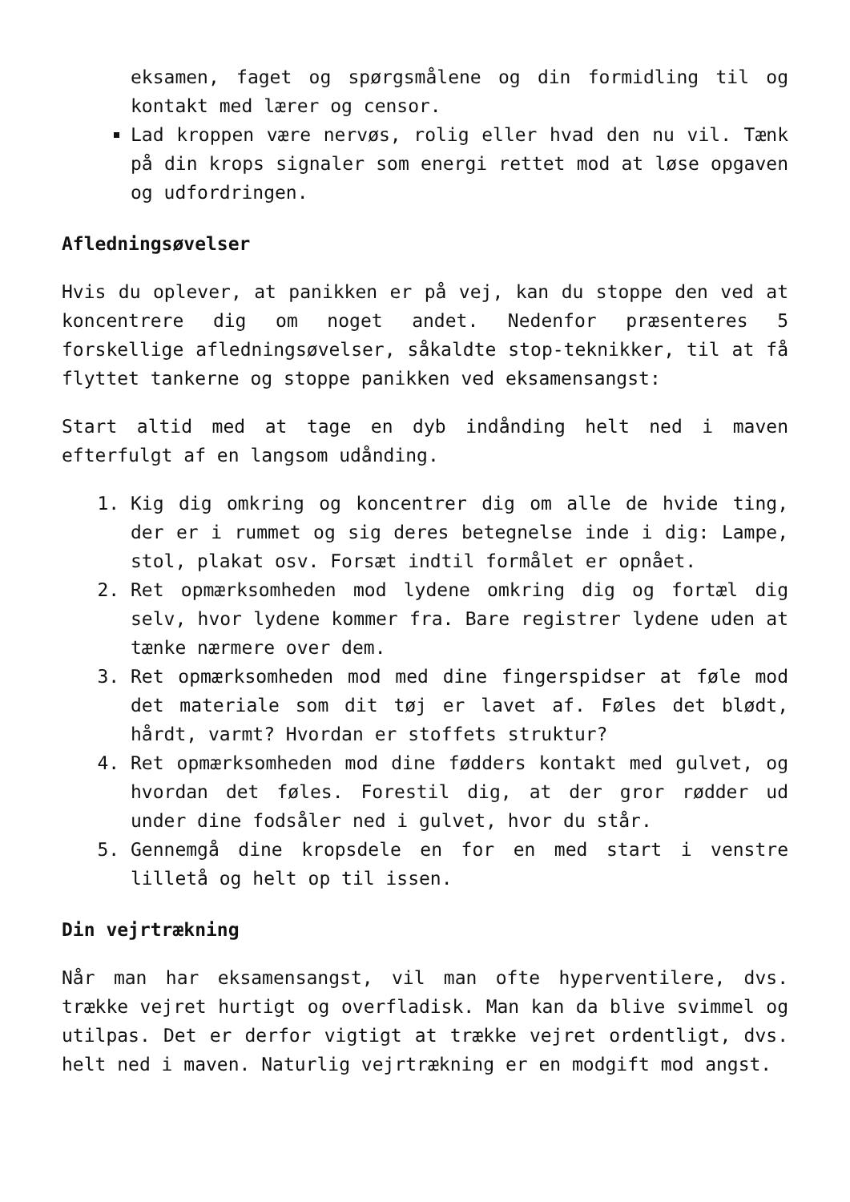eksamen, faget og spørgsmålene og din formidling til og kontakt med lærer og censor.
Lad kroppen være nervøs, rolig eller hvad den nu vil. Tænk på din krops signaler som energi rettet mod at løse opgaven og udfordringen.
Afledningsøvelser
Hvis du oplever, at panikken er på vej, kan du stoppe den ved at koncentrere dig om noget andet. Nedenfor præsenteres 5 forskellige afledningsøvelser, såkaldte stop-teknikker, til at få flyttet tankerne og stoppe panikken ved eksamensangst:
Start altid med at tage en dyb indånding helt ned i maven efterfulgt af en langsom udånding.
1. Kig dig omkring og koncentrer dig om alle de hvide ting, der er i rummet og sig deres betegnelse inde i dig: Lampe, stol, plakat osv. Forsæt indtil formålet er opnået.
2. Ret opmærksomheden mod lydene omkring dig og fortæl dig selv, hvor lydene kommer fra. Bare registrer lydene uden at tænke nærmere over dem.
3. Ret opmærksomheden mod med dine fingerspidser at føle mod det materiale som dit tøj er lavet af. Føles det blødt, hårdt, varmt? Hvordan er stoffets struktur?
4. Ret opmærksomheden mod dine fødders kontakt med gulvet, og hvordan det føles. Forestil dig, at der gror rødder ud under dine fodsåler ned i gulvet, hvor du står.
5. Gennemgå dine kropsdele en for en med start i venstre lilletå og helt op til issen.
Din vejrtrækning
Når man har eksamensangst, vil man ofte hyperventilere, dvs. trække vejret hurtigt og overfladisk. Man kan da blive svimmel og utilpas. Det er derfor vigtigt at trække vejret ordentligt, dvs. helt ned i maven. Naturlig vejrtrækning er en modgift mod angst.